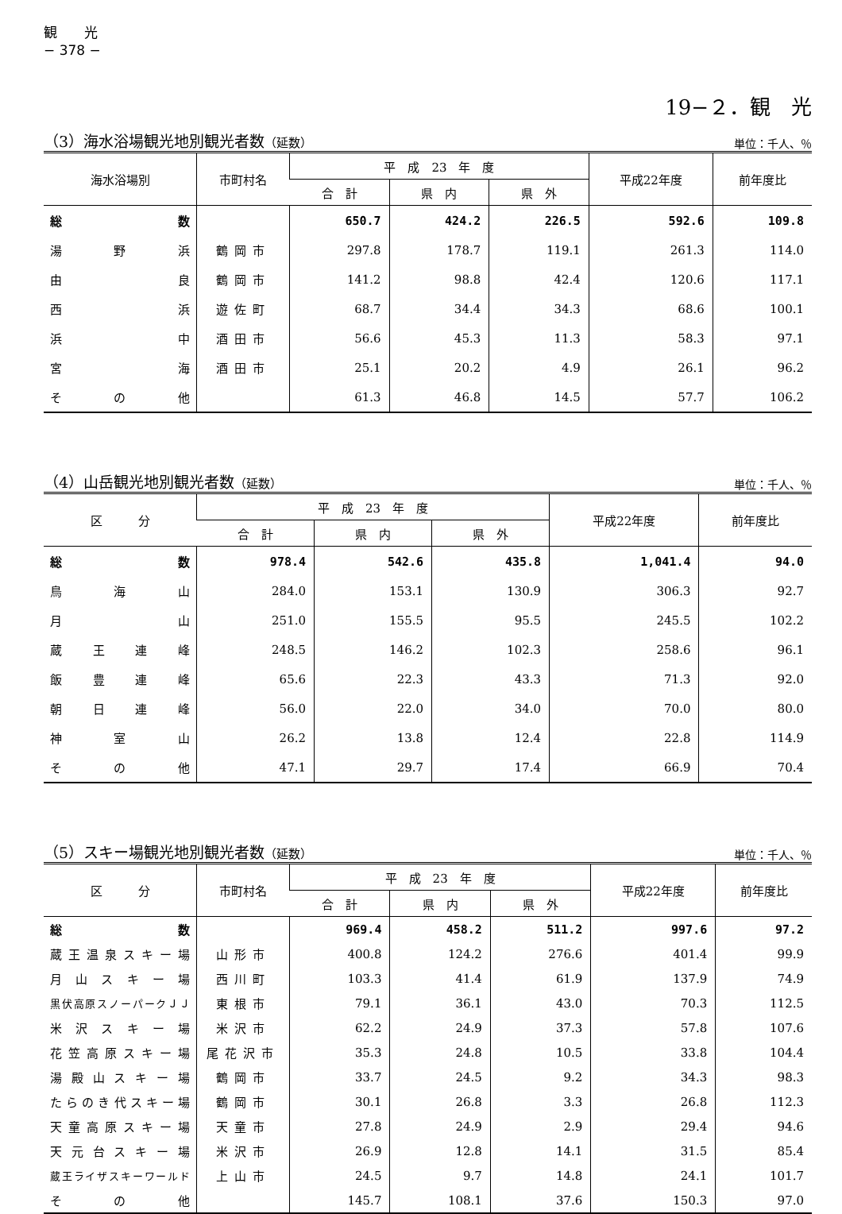観　　光
− 378 −
19−２．観　光
（3）海水浴場観光地別観光者数（延数） 単位：千人、％
| 海水浴場別 | 市町村名 | 平 成 23 年 度 | | | 平成22年度 | 前年度比 |
| --- | --- | --- | --- | --- | --- | --- |
| | | 合 計 | 県 内 | 県 外 | | |
| 総 数 | | 650.7 | 424.2 | 226.5 | 592.6 | 109.8 |
| 湯 野 浜 | 鶴岡市 | 297.8 | 178.7 | 119.1 | 261.3 | 114.0 |
| 由 良 | 鶴岡市 | 141.2 | 98.8 | 42.4 | 120.6 | 117.1 |
| 西 浜 | 遊佐町 | 68.7 | 34.4 | 34.3 | 68.6 | 100.1 |
| 浜 中 | 酒田市 | 56.6 | 45.3 | 11.3 | 58.3 | 97.1 |
| 宮 海 | 酒田市 | 25.1 | 20.2 | 4.9 | 26.1 | 96.2 |
| そ の 他 | | 61.3 | 46.8 | 14.5 | 57.7 | 106.2 |
（4）山岳観光地別観光者数（延数） 単位：千人、％
| 区 分 | 平 成 23 年 度 | | | 平成22年度 | 前年度比 |
| --- | --- | --- | --- | --- | --- |
| | 合 計 | 県 内 | 県 外 | | |
| 総 数 | 978.4 | 542.6 | 435.8 | 1,041.4 | 94.0 |
| 鳥 海 山 | 284.0 | 153.1 | 130.9 | 306.3 | 92.7 |
| 月 山 | 251.0 | 155.5 | 95.5 | 245.5 | 102.2 |
| 蔵 王 連 峰 | 248.5 | 146.2 | 102.3 | 258.6 | 96.1 |
| 飯 豊 連 峰 | 65.6 | 22.3 | 43.3 | 71.3 | 92.0 |
| 朝 日 連 峰 | 56.0 | 22.0 | 34.0 | 70.0 | 80.0 |
| 神 室 山 | 26.2 | 13.8 | 12.4 | 22.8 | 114.9 |
| そ の 他 | 47.1 | 29.7 | 17.4 | 66.9 | 70.4 |
（5）スキー場観光地別観光者数（延数） 単位：千人、％
| 区 分 | 市町村名 | 平 成 23 年 度 | | | 平成22年度 | 前年度比 |
| --- | --- | --- | --- | --- | --- | --- |
| | | 合 計 | 県 内 | 県 外 | | |
| 総 数 | | 969.4 | 458.2 | 511.2 | 997.6 | 97.2 |
| 蔵王温泉スキー場 | 山形市 | 400.8 | 124.2 | 276.6 | 401.4 | 99.9 |
| 月 山 ス キ ー 場 | 西川町 | 103.3 | 41.4 | 61.9 | 137.9 | 74.9 |
| 黒伏高原スノーパークＪＪ | 東根市 | 79.1 | 36.1 | 43.0 | 70.3 | 112.5 |
| 米 沢 ス キ ー 場 | 米沢市 | 62.2 | 24.9 | 37.3 | 57.8 | 107.6 |
| 花笠高原スキー場 | 尾花沢市 | 35.3 | 24.8 | 10.5 | 33.8 | 104.4 |
| 湯殿山スキー場 | 鶴岡市 | 33.7 | 24.5 | 9.2 | 34.3 | 98.3 |
| たらのき代スキー場 | 鶴岡市 | 30.1 | 26.8 | 3.3 | 26.8 | 112.3 |
| 天童高原スキー場 | 天童市 | 27.8 | 24.9 | 2.9 | 29.4 | 94.6 |
| 天元台スキー場 | 米沢市 | 26.9 | 12.8 | 14.1 | 31.5 | 85.4 |
| 蔵王ライザスキーワールド | 上山市 | 24.5 | 9.7 | 14.8 | 24.1 | 101.7 |
| そ の 他 | | 145.7 | 108.1 | 37.6 | 150.3 | 97.0 |